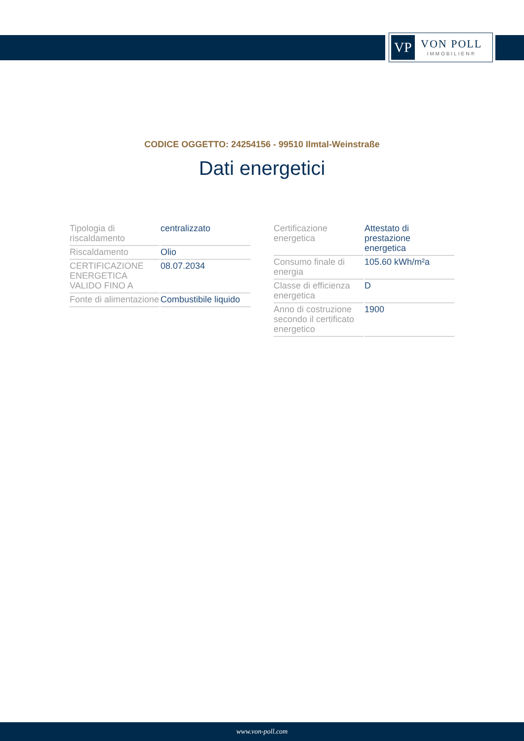VP
VON POLL
IMMOBILIEN®
CODICE OGGETTO: 24254156 - 99510 Ilmtal-Weinstraße
Dati energetici
| Tipologia di riscaldamento | centralizzato |
| Riscaldamento | Olio |
| CERTIFICAZIONE ENERGETICA VALIDO FINO A | 08.07.2034 |
| Fonte di alimentazione | Combustibile liquido |
| Certificazione energetica | Attestato di prestazione energetica |
| Consumo finale di energia | 105.60 kWh/m²a |
| Classe di efficienza energetica | D |
| Anno di costruzione secondo il certificato energetico | 1900 |
www.von-poll.com